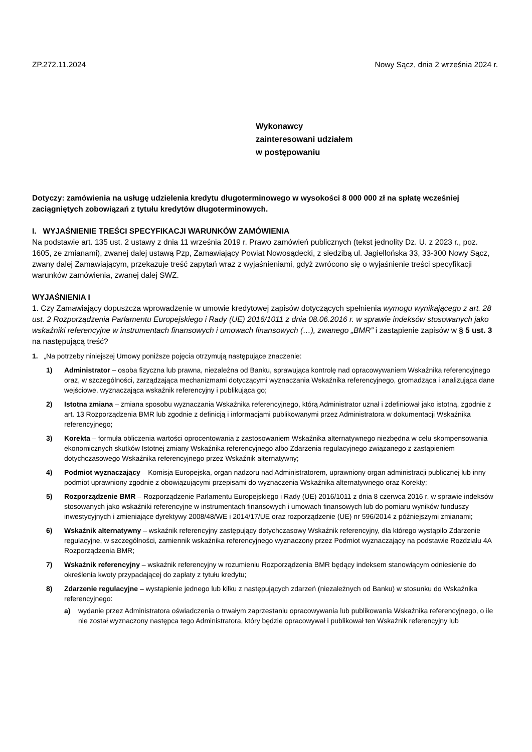ZP.272.11.2024 Nowy Sącz, dnia 2 września 2024 r.
Wykonawcy
zainteresowani udziałem
w postępowaniu
Dotyczy: zamówienia na usługę udzielenia kredytu długoterminowego w wysokości 8 000 000 zł na spłatę wcześniej zaciągniętych zobowiązań z tytułu kredytów długoterminowych.
I. WYJAŚNIENIE TREŚCI SPECYFIKACJI WARUNKÓW ZAMÓWIENIA
Na podstawie art. 135 ust. 2 ustawy z dnia 11 września 2019 r. Prawo zamówień publicznych (tekst jednolity Dz. U. z 2023 r., poz. 1605, ze zmianami), zwanej dalej ustawą Pzp, Zamawiający Powiat Nowosądecki, z siedzibą ul. Jagiellońska 33, 33-300 Nowy Sącz, zwany dalej Zamawiającym, przekazuje treść zapytań wraz z wyjaśnieniami, gdyż zwrócono się o wyjaśnienie treści specyfikacji warunków zamówienia, zwanej dalej SWZ.
WYJAŚNIENIA I
1. Czy Zamawiający dopuszcza wprowadzenie w umowie kredytowej zapisów dotyczących spełnienia wymogu wynikającego z art. 28 ust. 2 Rozporządzenia Parlamentu Europejskiego i Rady (UE) 2016/1011 z dnia 08.06.2016 r. w sprawie indeksów stosowanych jako wskaźniki referencyjne w instrumentach finansowych i umowach finansowych (…), zwanego „BMR” i zastąpienie zapisów w § 5 ust. 3 na następującą treść?
1. „Na potrzeby niniejszej Umowy poniższe pojęcia otrzymują następujące znaczenie:
1) Administrator – osoba fizyczna lub prawna, niezależna od Banku, sprawująca kontrolę nad opracowywaniem Wskaźnika referencyjnego oraz, w szczególności, zarządzająca mechanizmami dotyczącymi wyznaczania Wskaźnika referencyjnego, gromadząca i analizująca dane wejściowe, wyznaczająca wskaźnik referencyjny i publikująca go;
2) Istotna zmiana – zmiana sposobu wyznaczania Wskaźnika referencyjnego, którą Administrator uznał i zdefiniował jako istotną, zgodnie z art. 13 Rozporządzenia BMR lub zgodnie z definicją i informacjami publikowanymi przez Administratora w dokumentacji Wskaźnika referencyjnego;
3) Korekta – formuła obliczenia wartości oprocentowania z zastosowaniem Wskaźnika alternatywnego niezbędna w celu skompensowania ekonomicznych skutków Istotnej zmiany Wskaźnika referencyjnego albo Zdarzenia regulacyjnego związanego z zastąpieniem dotychczasowego Wskaźnika referencyjnego przez Wskaźnik alternatywny;
4) Podmiot wyznaczający – Komisja Europejska, organ nadzoru nad Administratorem, uprawniony organ administracji publicznej lub inny podmiot uprawniony zgodnie z obowiązującymi przepisami do wyznaczenia Wskaźnika alternatywnego oraz Korekty;
5) Rozporządzenie BMR – Rozporządzenie Parlamentu Europejskiego i Rady (UE) 2016/1011 z dnia 8 czerwca 2016 r. w sprawie indeksów stosowanych jako wskaźniki referencyjne w instrumentach finansowych i umowach finansowych lub do pomiaru wyników funduszy inwestycyjnych i zmieniające dyrektywy 2008/48/WE i 2014/17/UE oraz rozporządzenie (UE) nr 596/2014 z późniejszymi zmianami;
6) Wskaźnik alternatywny – wskaźnik referencyjny zastępujący dotychczasowy Wskaźnik referencyjny, dla którego wystąpiło Zdarzenie regulacyjne, w szczególności, zamiennik wskaźnika referencyjnego wyznaczony przez Podmiot wyznaczający na podstawie Rozdziału 4A Rozporządzenia BMR;
7) Wskaźnik referencyjny – wskaźnik referencyjny w rozumieniu Rozporządzenia BMR będący indeksem stanowiącym odniesienie do określenia kwoty przypadającej do zapłaty z tytułu kredytu;
8) Zdarzenie regulacyjne – wystąpienie jednego lub kilku z następujących zdarzeń (niezależnych od Banku) w stosunku do Wskaźnika referencyjnego:
a) wydanie przez Administratora oświadczenia o trwałym zaprzestaniu opracowywania lub publikowania Wskaźnika referencyjnego, o ile nie został wyznaczony następca tego Administratora, który będzie opracowywał i publikował ten Wskaźnik referencyjny lub